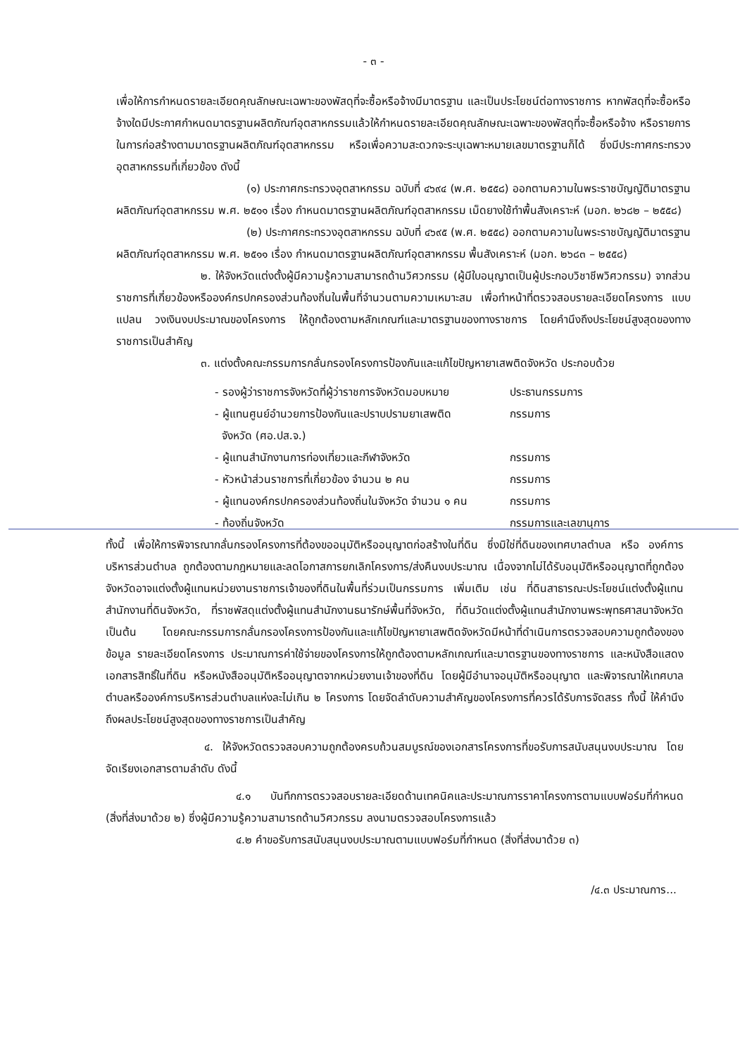- ๓ -
เพื่อให้การกำหนดรายละเอียดคุณลักษณะเฉพาะของพัสดุที่จะซื้อหรือจ้างมีมาตรฐาน และเป็นประโยชน์ต่อทางราชการ หากพัสดุที่จะซื้อหรือจ้างใดมีประกาศกำหนดมาตรฐานผลิตภัณฑ์อุตสาหกรรมแล้วให้กำหนดรายละเอียดคุณลักษณะเฉพาะของพัสดุที่จะซื้อหรือจ้าง หรือรายการในการก่อสร้างตามมาตรฐานผลิตภัณฑ์อุตสาหกรรม หรือเพื่อความสะดวกจะระบุเฉพาะหมายเลขมาตรฐานก็ได้ ซึ่งมีประกาศกระทรวงอุตสาหกรรมที่เกี่ยวข้อง ดังนี้
(๑) ประกาศกระทรวงอุตสาหกรรม ฉบับที่ ๔๖๙๔ (พ.ศ. ๒๕๕๘) ออกตามความในพระราชบัญญัติมาตรฐานผลิตภัณฑ์อุตสาหกรรม พ.ศ. ๒๕๑๑ เรื่อง กำหนดมาตรฐานผลิตภัณฑ์อุตสาหกรรม เม็ดยางใช้ทำพื้นสังเคราะห์ (มอก. ๒๖๘๒ – ๒๕๕๘)
(๒) ประกาศกระทรวงอุตสาหกรรม ฉบับที่ ๔๖๙๕ (พ.ศ. ๒๕๕๘) ออกตามความในพระราชบัญญัติมาตรฐานผลิตภัณฑ์อุตสาหกรรม พ.ศ. ๒๕๑๑ เรื่อง กำหนดมาตรฐานผลิตภัณฑ์อุตสาหกรรม พื้นสังเคราะห์ (มอก. ๒๖๘๓ – ๒๕๕๘)
๒. ให้จังหวัดแต่งตั้งผู้มีความรู้ความสามารถด้านวิศวกรรม (ผู้มีใบอนุญาตเป็นผู้ประกอบวิชาชีพวิศวกรรม) จากส่วนราชการที่เกี่ยวข้องหรือองค์กรปกครองส่วนท้องถิ่นในพื้นที่จำนวนตามความเหมาะสม เพื่อทำหน้าที่ตรวจสอบรายละเอียดโครงการ แบบแปลน วงเงินงบประมาณของโครงการ ให้ถูกต้องตามหลักเกณฑ์และมาตรฐานของทางราชการ โดยคำนึงถึงประโยชน์สูงสุดของทางราชการเป็นสำคัญ
๓. แต่งตั้งคณะกรรมการกลั่นกรองโครงการป้องกันและแก้ไขปัญหายาเสพติดจังหวัด ประกอบด้วย
| - รองผู้ว่าราชการจังหวัดที่ผู้ว่าราชการจังหวัดมอบหมาย | ประธานกรรมการ |
| - ผู้แทนศูนย์อำนวยการป้องกันและปราบปรามยาเสพติด จังหวัด (ศอ.ปส.จ.) | กรรมการ |
| - ผู้แทนสำนักงานการท่องเที่ยวและกีฬาจังหวัด | กรรมการ |
| - หัวหน้าส่วนราชการที่เกี่ยวข้อง จำนวน ๒ คน | กรรมการ |
| - ผู้แทนองค์กรปกครองส่วนท้องถิ่นในจังหวัด จำนวน ๑ คน | กรรมการ |
| - ท้องถิ่นจังหวัด | กรรมการและเลขานุการ |
ทั้งนี้ เพื่อให้การพิจารณากลั่นกรองโครงการที่ต้องขออนุมัติหรืออนุญาตก่อสร้างในที่ดิน ซึ่งมิใช่ที่ดินของเทศบาลตำบล หรือ องค์การบริหารส่วนตำบล ถูกต้องตามกฎหมายและลดโอกาสการยกเลิกโครงการ/ส่งคืนงบประมาณ เนื่องจากไม่ได้รับอนุมัติหรืออนุญาตที่ถูกต้อง จังหวัดอาจแต่งตั้งผู้แทนหน่วยงานราชการเจ้าของที่ดินในพื้นที่ร่วมเป็นกรรมการ เพิ่มเติม เช่น ที่ดินสาธารณะประโยชน์แต่งตั้งผู้แทนสำนักงานที่ดินจังหวัด, ที่ราชพัสดุแต่งตั้งผู้แทนสำนักงานธนารักษ์พื้นที่จังหวัด, ที่ดินวัดแต่งตั้งผู้แทนสำนักงานพระพุทธศาสนาจังหวัด เป็นต้น โดยคณะกรรมการกลั่นกรองโครงการป้องกันและแก้ไขปัญหายาเสพติดจังหวัดมีหน้าที่ดำเนินการตรวจสอบความถูกต้องของข้อมูล รายละเอียดโครงการ ประมาณการค่าใช้จ่ายของโครงการให้ถูกต้องตามหลักเกณฑ์และมาตรฐานของทางราชการ และหนังสือแสดงเอกสารสิทธิ์ในที่ดิน หรือหนังสืออนุมัติหรืออนุญาตจากหน่วยงานเจ้าของที่ดิน โดยผู้มีอำนาจอนุมัติหรืออนุญาต และพิจารณาให้เทศบาลตำบลหรือองค์การบริหารส่วนตำบลแห่งละไม่เกิน ๒ โครงการ โดยจัดลำดับความสำคัญของโครงการที่ควรได้รับการจัดสรร ทั้งนี้ ให้คำนึงถึงผลประโยชน์สูงสุดของทางราชการเป็นสำคัญ
๔. ให้จังหวัดตรวจสอบความถูกต้องครบถ้วนสมบูรณ์ของเอกสารโครงการที่ขอรับการสนับสนุนงบประมาณ โดยจัดเรียงเอกสารตามลำดับ ดังนี้
๔.๑ บันทึกการตรวจสอบรายละเอียดด้านเทคนิคและประมาณการราคาโครงการตามแบบฟอร์มที่กำหนด (สิ่งที่ส่งมาด้วย ๒) ซึ่งผู้มีความรู้ความสามารถด้านวิศวกรรม ลงนามตรวจสอบโครงการแล้ว
๔.๒ คำขอรับการสนับสนุนงบประมาณตามแบบฟอร์มที่กำหนด (สิ่งที่ส่งมาด้วย ๓)
/๔.๓ ประมาณการ...